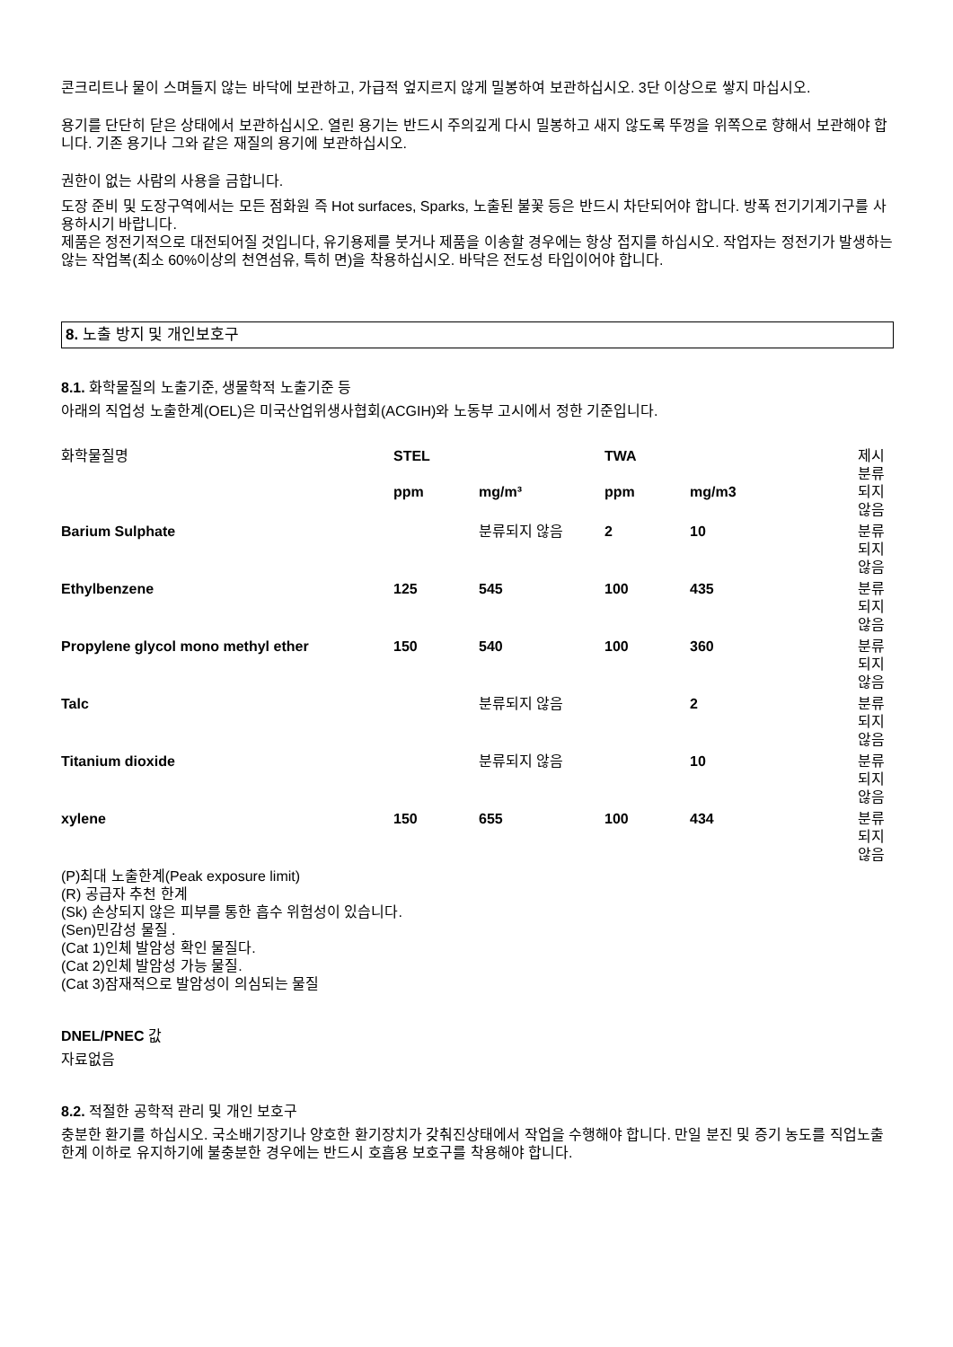콘크리트나 물이 스며들지 않는 바닥에 보관하고, 가급적 엎지르지 않게 밀봉하여 보관하십시오. 3단 이상으로 쌓지 마십시오.
용기를 단단히 닫은 상태에서 보관하십시오. 열린 용기는 반드시 주의깊게 다시 밀봉하고 새지 않도록 뚜껑을 위쪽으로 향해서 보관해야 합니다. 기존 용기나 그와 같은 재질의 용기에 보관하십시오.
권한이 없는 사람의 사용을 금합니다.
도장 준비 및 도장구역에서는 모든 점화원 즉 Hot surfaces, Sparks, 노출된 불꽃 등은 반드시 차단되어야 합니다. 방폭 전기기계기구를 사용하시기 바랍니다.
제품은 정전기적으로 대전되어질 것입니다, 유기용제를 붓거나 제품을 이송할 경우에는 항상 접지를 하십시오. 작업자는 정전기가 발생하는 않는 작업복(최소 60%이상의 천연섬유, 특히 면)을 착용하십시오. 바닥은 전도성 타입이어야 합니다.
8. 노출 방지 및 개인보호구
8.1. 화학물질의 노출기준, 생물학적 노출기준 등
아래의 직업성 노출한계(OEL)은 미국산업위생사협회(ACGIH)와 노동부 고시에서 정한 기준입니다.
| 화학물질명 | STEL | | TWA | | 제시 |
| | ppm | mg/m³ | ppm | mg/m3 | 분류 되지 않음 |
| Barium Sulphate | | 분류되지 않음 | 2 | 10 | 분류 되지 않음 |
| Ethylbenzene | 125 | 545 | 100 | 435 | 분류 되지 않음 |
| Propylene glycol mono methyl ether | 150 | 540 | 100 | 360 | 분류 되지 않음 |
| Talc | | 분류되지 않음 | | 2 | 분류 되지 않음 |
| Titanium dioxide | | 분류되지 않음 | | 10 | 분류 되지 않음 |
| xylene | 150 | 655 | 100 | 434 | 분류 되지 않음 |
(P)최대 노출한계(Peak exposure limit)
(R) 공급자 추천 한계
(Sk) 손상되지 않은 피부를 통한 흡수 위험성이 있습니다.
(Sen)민감성 물질 .
(Cat 1)인체 발암성 확인 물질다.
(Cat 2)인체 발암성 가능 물질.
(Cat 3)잠재적으로 발암성이 의심되는 물질
DNEL/PNEC 값
자료없음
8.2. 적절한 공학적 관리 및 개인 보호구
충분한 환기를 하십시오. 국소배기장기나 양호한 환기장치가 갖춰진상태에서 작업을 수행해야 합니다. 만일 분진 및 증기 농도를 직업노출한계 이하로 유지하기에 불충분한 경우에는 반드시 호흡용 보호구를 착용해야 합니다.